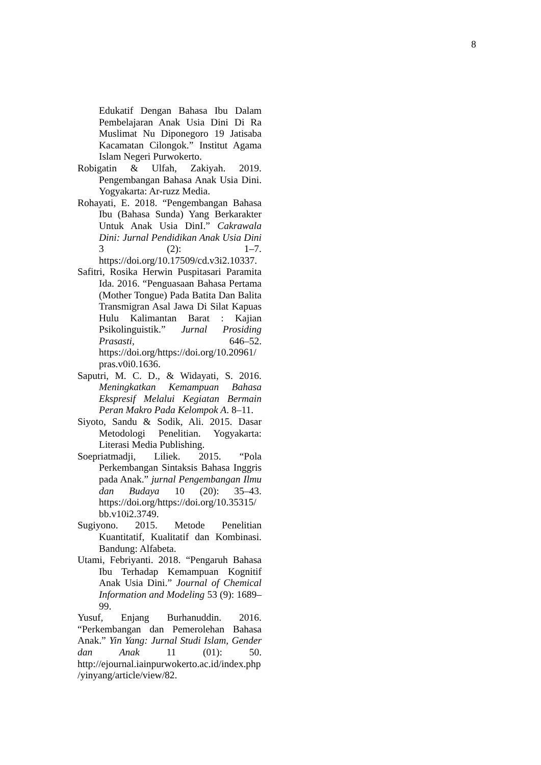8
Edukatif Dengan Bahasa Ibu Dalam Pembelajaran Anak Usia Dini Di Ra Muslimat Nu Diponegoro 19 Jatisaba Kacamatan Cilongok.” Institut Agama Islam Negeri Purwokerto.
Robigatin & Ulfah, Zakiyah. 2019. Pengembangan Bahasa Anak Usia Dini. Yogyakarta: Ar-ruzz Media.
Rohayati, E. 2018. “Pengembangan Bahasa Ibu (Bahasa Sunda) Yang Berkarakter Untuk Anak Usia DinI.” Cakrawala Dini: Jurnal Pendidikan Anak Usia Dini 3 (2): 1–7. https://doi.org/10.17509/cd.v3i2.10337.
Safitri, Rosika Herwin Puspitasari Paramita Ida. 2016. “Penguasaan Bahasa Pertama (Mother Tongue) Pada Batita Dan Balita Transmigran Asal Jawa Di Silat Kapuas Hulu Kalimantan Barat : Kajian Psikolinguistik.” Jurnal Prosiding Prasasti, 646–52. https://doi.org/https://doi.org/10.20961/ pras.v0i0.1636.
Saputri, M. C. D., & Widayati, S. 2016. Meningkatkan Kemampuan Bahasa Ekspresif Melalui Kegiatan Bermain Peran Makro Pada Kelompok A. 8–11.
Siyoto, Sandu & Sodik, Ali. 2015. Dasar Metodologi Penelitian. Yogyakarta: Literasi Media Publishing.
Soepriatmadji, Liliek. 2015. “Pola Perkembangan Sintaksis Bahasa Inggris pada Anak.” jurnal Pengembangan Ilmu dan Budaya 10 (20): 35–43. https://doi.org/https://doi.org/10.35315/ bb.v10i2.3749.
Sugiyono. 2015. Metode Penelitian Kuantitatif, Kualitatif dan Kombinasi. Bandung: Alfabeta.
Utami, Febriyanti. 2018. “Pengaruh Bahasa Ibu Terhadap Kemampuan Kognitif Anak Usia Dini.” Journal of Chemical Information and Modeling 53 (9): 1689–99.
Yusuf, Enjang Burhanuddin. 2016. “Perkembangan dan Pemerolehan Bahasa Anak.” Yin Yang: Jurnal Studi Islam, Gender dan Anak 11 (01): 50. http://ejournal.iainpurwokerto.ac.id/index.php /yinyang/article/view/82.